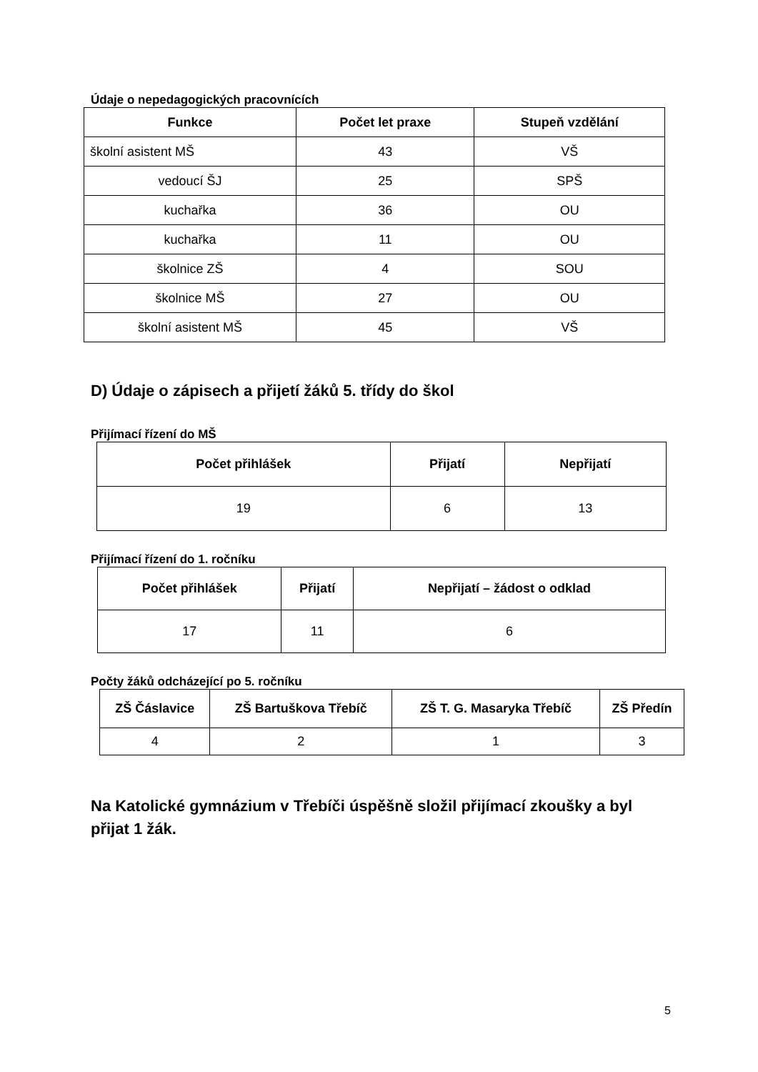Údaje o nepedagogických pracovnících
| Funkce | Počet let praxe | Stupeň vzdělání |
| --- | --- | --- |
| školní asistent MŠ | 43 | VŠ |
| vedoucí ŠJ | 25 | SPŠ |
| kuchařka | 36 | OU |
| kuchařka | 11 | OU |
| školnice ZŠ | 4 | SOU |
| školnice MŠ | 27 | OU |
| školní asistent MŠ | 45 | VŠ |
D) Údaje o zápisech a přijetí žáků 5. třídy do škol
Přijímací řízení do MŠ
| Počet přihlášek | Přijatí | Nepřijatí |
| --- | --- | --- |
| 19 | 6 | 13 |
Přijímací řízení do 1. ročníku
| Počet přihlášek | Přijatí | Nepřijatí – žádost o odklad |
| --- | --- | --- |
| 17 | 11 | 6 |
Počty žáků odcházející po 5. ročníku
| ZŠ Čáslavice | ZŠ Bartuškova Třebíč | ZŠ T. G. Masaryka Třebíč | ZŠ Předín |
| --- | --- | --- | --- |
| 4 | 2 | 1 | 3 |
Na Katolické gymnázium v Třebíči úspěšně složil přijímací zkoušky a byl přijat 1 žák.
5